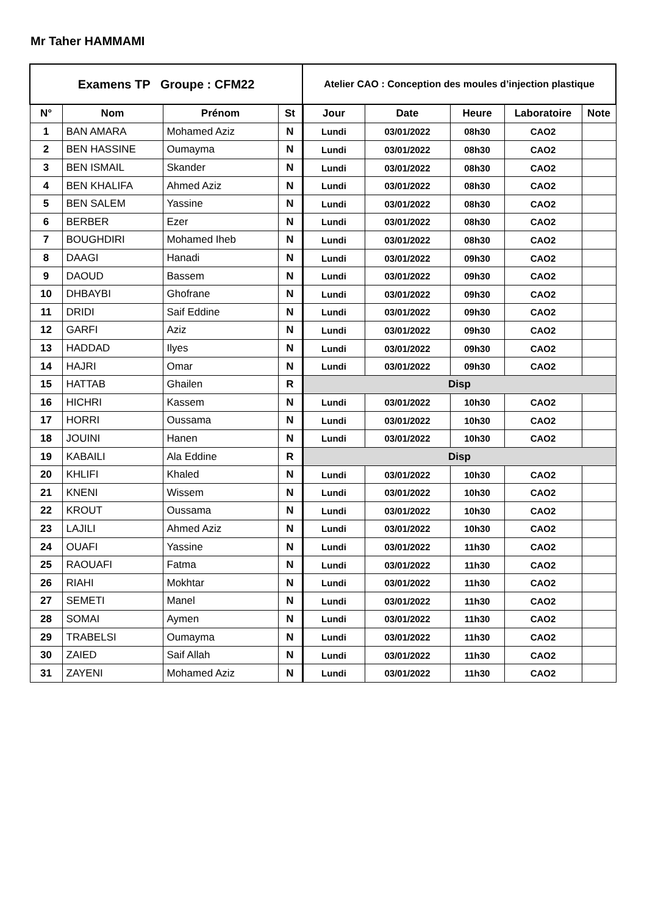Mr Taher HAMMAMI
| Examens TP Groupe : CFM22 | | | | Atelier CAO : Conception des moules d’injection plastique | | | | |
| N° | Nom | Prénom | St | Jour | Date | Heure | Laboratoire | Note |
| 1 | BAN AMARA | Mohamed Aziz | N | Lundi | 03/01/2022 | 08h30 | CAO2 | |
| 2 | BEN HASSINE | Oumayma | N | Lundi | 03/01/2022 | 08h30 | CAO2 | |
| 3 | BEN ISMAIL | Skander | N | Lundi | 03/01/2022 | 08h30 | CAO2 | |
| 4 | BEN KHALIFA | Ahmed Aziz | N | Lundi | 03/01/2022 | 08h30 | CAO2 | |
| 5 | BEN SALEM | Yassine | N | Lundi | 03/01/2022 | 08h30 | CAO2 | |
| 6 | BERBER | Ezer | N | Lundi | 03/01/2022 | 08h30 | CAO2 | |
| 7 | BOUGHDIRI | Mohamed Iheb | N | Lundi | 03/01/2022 | 08h30 | CAO2 | |
| 8 | DAAGI | Hanadi | N | Lundi | 03/01/2022 | 09h30 | CAO2 | |
| 9 | DAOUD | Bassem | N | Lundi | 03/01/2022 | 09h30 | CAO2 | |
| 10 | DHBAYBI | Ghofrane | N | Lundi | 03/01/2022 | 09h30 | CAO2 | |
| 11 | DRIDI | Saif Eddine | N | Lundi | 03/01/2022 | 09h30 | CAO2 | |
| 12 | GARFI | Aziz | N | Lundi | 03/01/2022 | 09h30 | CAO2 | |
| 13 | HADDAD | Ilyes | N | Lundi | 03/01/2022 | 09h30 | CAO2 | |
| 14 | HAJRI | Omar | N | Lundi | 03/01/2022 | 09h30 | CAO2 | |
| 15 | HATTAB | Ghailen | R | Disp | | | | |
| 16 | HICHRI | Kassem | N | Lundi | 03/01/2022 | 10h30 | CAO2 | |
| 17 | HORRI | Oussama | N | Lundi | 03/01/2022 | 10h30 | CAO2 | |
| 18 | JOUINI | Hanen | N | Lundi | 03/01/2022 | 10h30 | CAO2 | |
| 19 | KABAILI | Ala Eddine | R | Disp | | | | |
| 20 | KHLIFI | Khaled | N | Lundi | 03/01/2022 | 10h30 | CAO2 | |
| 21 | KNENI | Wissem | N | Lundi | 03/01/2022 | 10h30 | CAO2 | |
| 22 | KROUT | Oussama | N | Lundi | 03/01/2022 | 10h30 | CAO2 | |
| 23 | LAJILI | Ahmed Aziz | N | Lundi | 03/01/2022 | 10h30 | CAO2 | |
| 24 | OUAFI | Yassine | N | Lundi | 03/01/2022 | 11h30 | CAO2 | |
| 25 | RAOUAFI | Fatma | N | Lundi | 03/01/2022 | 11h30 | CAO2 | |
| 26 | RIAHI | Mokhtar | N | Lundi | 03/01/2022 | 11h30 | CAO2 | |
| 27 | SEMETI | Manel | N | Lundi | 03/01/2022 | 11h30 | CAO2 | |
| 28 | SOMAI | Aymen | N | Lundi | 03/01/2022 | 11h30 | CAO2 | |
| 29 | TRABELSI | Oumayma | N | Lundi | 03/01/2022 | 11h30 | CAO2 | |
| 30 | ZAIED | Saif Allah | N | Lundi | 03/01/2022 | 11h30 | CAO2 | |
| 31 | ZAYENI | Mohamed Aziz | N | Lundi | 03/01/2022 | 11h30 | CAO2 | |